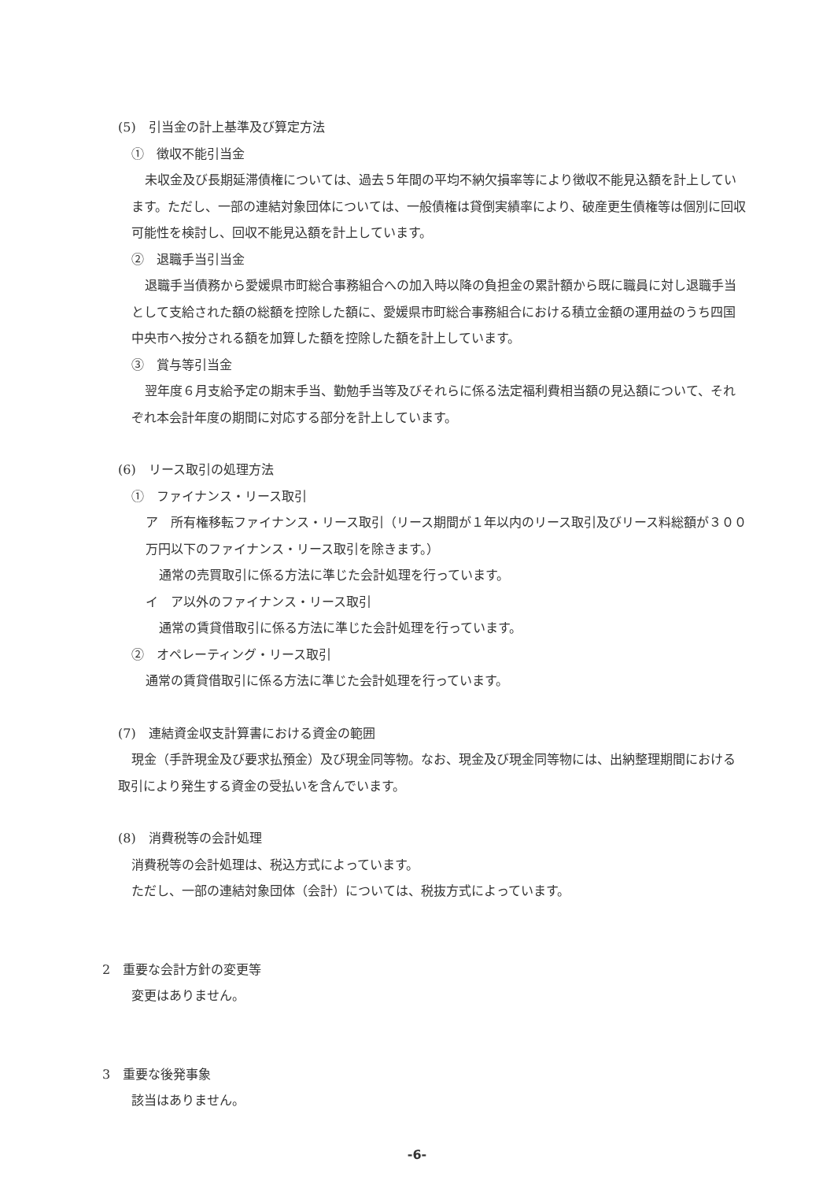(5)　引当金の計上基準及び算定方法
①　徴収不能引当金
未収金及び長期延滞債権については、過去５年間の平均不納欠損率等により徴収不能見込額を計上しています。ただし、一部の連結対象団体については、一般債権は貸倒実績率により、破産更生債権等は個別に回収可能性を検討し、回収不能見込額を計上しています。
②　退職手当引当金
退職手当債務から愛媛県市町総合事務組合への加入時以降の負担金の累計額から既に職員に対し退職手当として支給された額の総額を控除した額に、愛媛県市町総合事務組合における積立金額の運用益のうち四国中央市へ按分される額を加算した額を控除した額を計上しています。
③　賞与等引当金
翌年度６月支給予定の期末手当、勤勉手当等及びそれらに係る法定福利費相当額の見込額について、それぞれ本会計年度の期間に対応する部分を計上しています。
(6)　リース取引の処理方法
①　ファイナンス・リース取引
ア　所有権移転ファイナンス・リース取引（リース期間が１年以内のリース取引及びリース料総額が３００万円以下のファイナンス・リース取引を除きます。）
通常の売買取引に係る方法に準じた会計処理を行っています。
イ　ア以外のファイナンス・リース取引
通常の賃貸借取引に係る方法に準じた会計処理を行っています。
②　オペレーティング・リース取引
通常の賃貸借取引に係る方法に準じた会計処理を行っています。
(7)　連結資金収支計算書における資金の範囲
現金（手許現金及び要求払預金）及び現金同等物。なお、現金及び現金同等物には、出納整理期間における取引により発生する資金の受払いを含んでいます。
(8)　消費税等の会計処理
消費税等の会計処理は、税込方式によっています。
ただし、一部の連結対象団体（会計）については、税抜方式によっています。
2　重要な会計方針の変更等
変更はありません。
3　重要な後発事象
該当はありません。
-6-